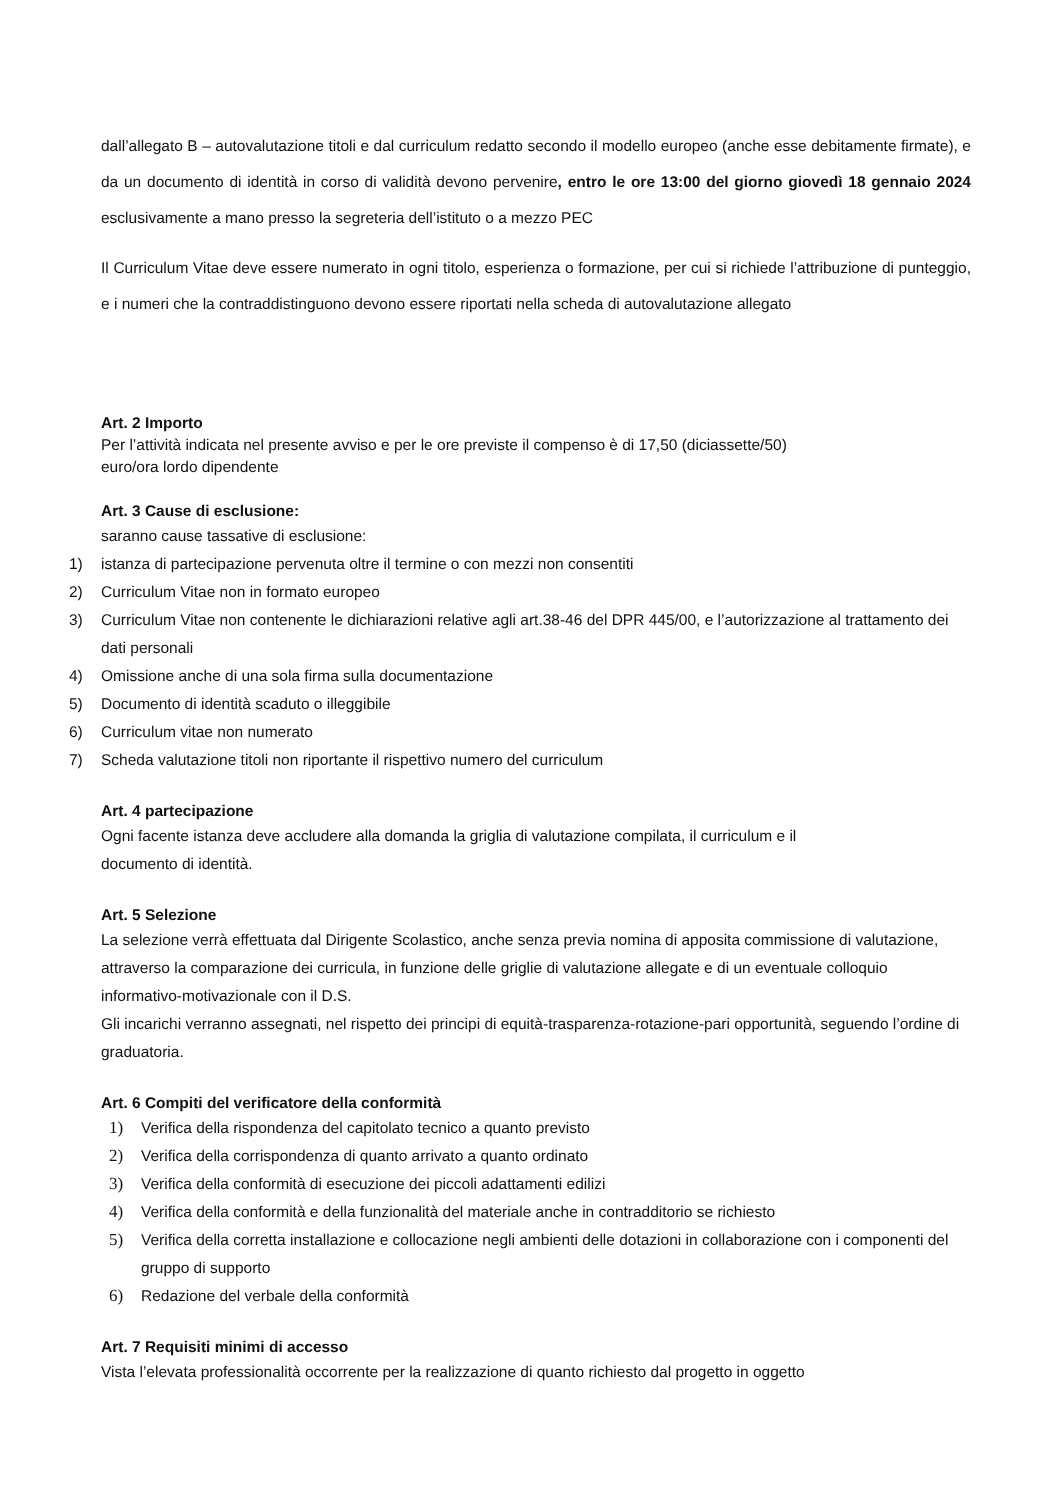dall’allegato B – autovalutazione titoli e dal curriculum redatto secondo il modello europeo (anche esse debitamente firmate), e da un documento di identità in corso di validità devono pervenire, entro le ore 13:00 del giorno giovedì 18 gennaio 2024 esclusivamente a mano presso la segreteria dell’istituto o a mezzo PEC
Il Curriculum Vitae deve essere numerato in ogni titolo, esperienza o formazione, per cui si richiede l’attribuzione di punteggio, e i numeri che la contraddistinguono devono essere riportati nella scheda di autovalutazione allegato
Art. 2 Importo
Per l’attività indicata nel presente avviso e per le ore previste il compenso è di 17,50 (diciassette/50)
euro/ora lordo dipendente
Art. 3 Cause di esclusione:
saranno cause tassative di esclusione:
1) istanza di partecipazione pervenuta oltre il termine o con mezzi non consentiti
2) Curriculum Vitae non in formato europeo
3) Curriculum Vitae non contenente le dichiarazioni relative agli art.38-46 del DPR 445/00, e l’autorizzazione al trattamento dei dati personali
4) Omissione anche di una sola firma sulla documentazione
5) Documento di identità scaduto o illeggibile
6) Curriculum vitae non numerato
7) Scheda valutazione titoli non riportante il rispettivo numero del curriculum
Art. 4 partecipazione
Ogni facente istanza deve accludere alla domanda la griglia di valutazione compilata, il curriculum e il
documento di identità.
Art. 5 Selezione
La selezione verrà effettuata dal Dirigente Scolastico, anche senza previa nomina di apposita commissione di valutazione, attraverso la comparazione dei curricula, in funzione delle griglie di valutazione allegate e di un eventuale colloquio informativo-motivazionale con il D.S.
Gli incarichi verranno assegnati, nel rispetto dei principi di equità-trasparenza-rotazione-pari opportunità, seguendo l’ordine di graduatoria.
Art. 6 Compiti del verificatore della conformità
1) Verifica della rispondenza del capitolato tecnico a quanto previsto
2) Verifica della corrispondenza di quanto arrivato a quanto ordinato
3) Verifica della conformità di esecuzione dei piccoli adattamenti edilizi
4) Verifica della conformità e della funzionalità del materiale anche in contradditorio se richiesto
5) Verifica della corretta installazione e collocazione negli ambienti delle dotazioni in collaborazione con i componenti del gruppo di supporto
6) Redazione del verbale della conformità
Art. 7 Requisiti minimi di accesso
Vista l’elevata professionalità occorrente per la realizzazione di quanto richiesto dal progetto in oggetto